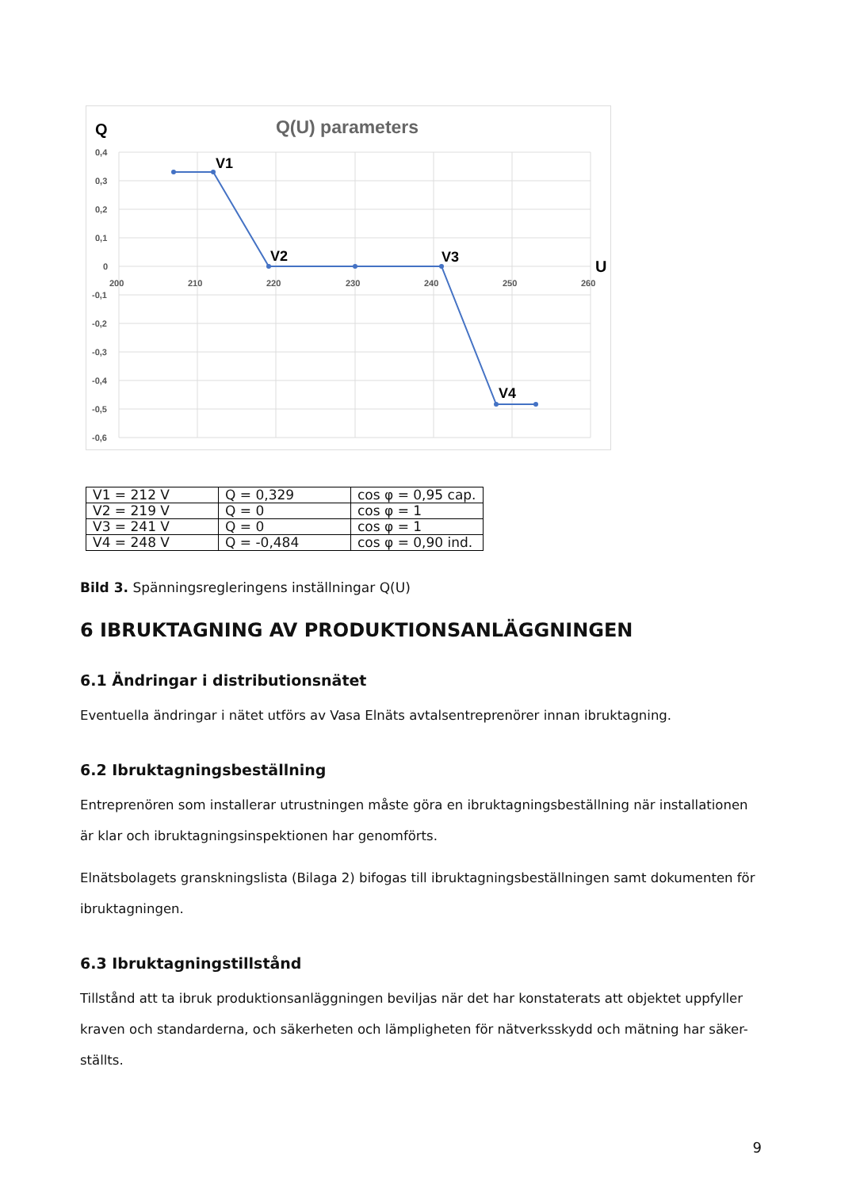Q(U) parameters
Q
U
V1
V2
V3
V4
0,4
0,3
0,2
0,1
0
-0,1
-0,2
-0,3
-0,4
-0,5
-0,6
200
210
220
230
240
250
260
| V1 = 212 V | Q = 0,329 | cos φ = 0,95 cap. |
| V2 = 219 V | Q = 0 | cos φ = 1 |
| V3 = 241 V | Q = 0 | cos φ = 1 |
| V4 = 248 V | Q = -0,484 | cos φ = 0,90 ind. |
Bild 3. Spänningsregleringens inställningar Q(U)
6 IBRUKTAGNING AV PRODUKTIONSANLÄGGNINGEN
6.1 Ändringar i distributionsnätet
Eventuella ändringar i nätet utförs av Vasa Elnäts avtalsentreprenörer innan ibruktagning.
6.2 Ibruktagningsbeställning
Entreprenören som installerar utrustningen måste göra en ibruktagningsbeställning när installationen är klar och ibruktagningsinspektionen har genomförts.
Elnätsbolagets granskningslista (Bilaga 2) bifogas till ibruktagningsbeställningen samt dokumenten för ibruktagningen.
6.3 Ibruktagningstillstånd
Tillstånd att ta ibruk produktionsanläggningen beviljas när det har konstaterats att objektet uppfyller kraven och standarderna, och säkerheten och lämpligheten för nätverksskydd och mätning har säker-ställts.
9